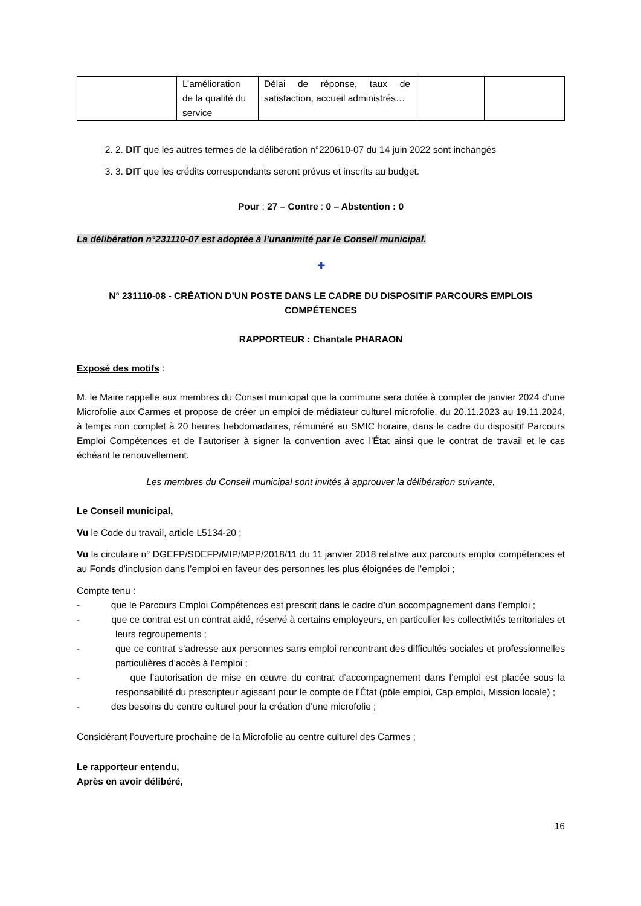| | L’amélioration de la qualité du service | Délai de réponse, taux de satisfaction, accueil administrés… | | |
2. 2. DIT que les autres termes de la délibération n°220610-07 du 14 juin 2022 sont inchangés
3. 3. DIT que les crédits correspondants seront prévus et inscrits au budget.
Pour : 27 – Contre : 0 – Abstention : 0
La délibération n°231110-07 est adoptée à l’unanimité par le Conseil municipal.
✚
N° 231110-08 - CRÉATION D’UN POSTE DANS LE CADRE DU DISPOSITIF PARCOURS EMPLOIS COMPÉTENCES
RAPPORTEUR : Chantale PHARAON
Exposé des motifs :
M. le Maire rappelle aux membres du Conseil municipal que la commune sera dotée à compter de janvier 2024 d’une Microfolie aux Carmes et propose de créer un emploi de médiateur culturel microfolie, du 20.11.2023 au 19.11.2024, à temps non complet à 20 heures hebdomadaires, rémunéré au SMIC horaire, dans le cadre du dispositif Parcours Emploi Compétences et de l’autoriser à signer la convention avec l’État ainsi que le contrat de travail et le cas échéant le renouvellement.
Les membres du Conseil municipal sont invités à approuver la délibération suivante,
Le Conseil municipal,
Vu le Code du travail, article L5134-20 ;
Vu la circulaire n° DGEFP/SDEFP/MIP/MPP/2018/11 du 11 janvier 2018 relative aux parcours emploi compétences et au Fonds d’inclusion dans l’emploi en faveur des personnes les plus éloignées de l’emploi ;
Compte tenu :
- que le Parcours Emploi Compétences est prescrit dans le cadre d’un accompagnement dans l’emploi ;
- que ce contrat est un contrat aidé, réservé à certains employeurs, en particulier les collectivités territoriales et leurs regroupements ;
- que ce contrat s’adresse aux personnes sans emploi rencontrant des difficultés sociales et professionnelles particulières d’accès à l’emploi ;
- que l’autorisation de mise en œuvre du contrat d’accompagnement dans l’emploi est placée sous la responsabilité du prescripteur agissant pour le compte de l’État (pôle emploi, Cap emploi, Mission locale) ;
- des besoins du centre culturel pour la création d’une microfolie ;
Considérant l’ouverture prochaine de la Microfolie au centre culturel des Carmes ;
Le rapporteur entendu,
Après en avoir délibéré,
16